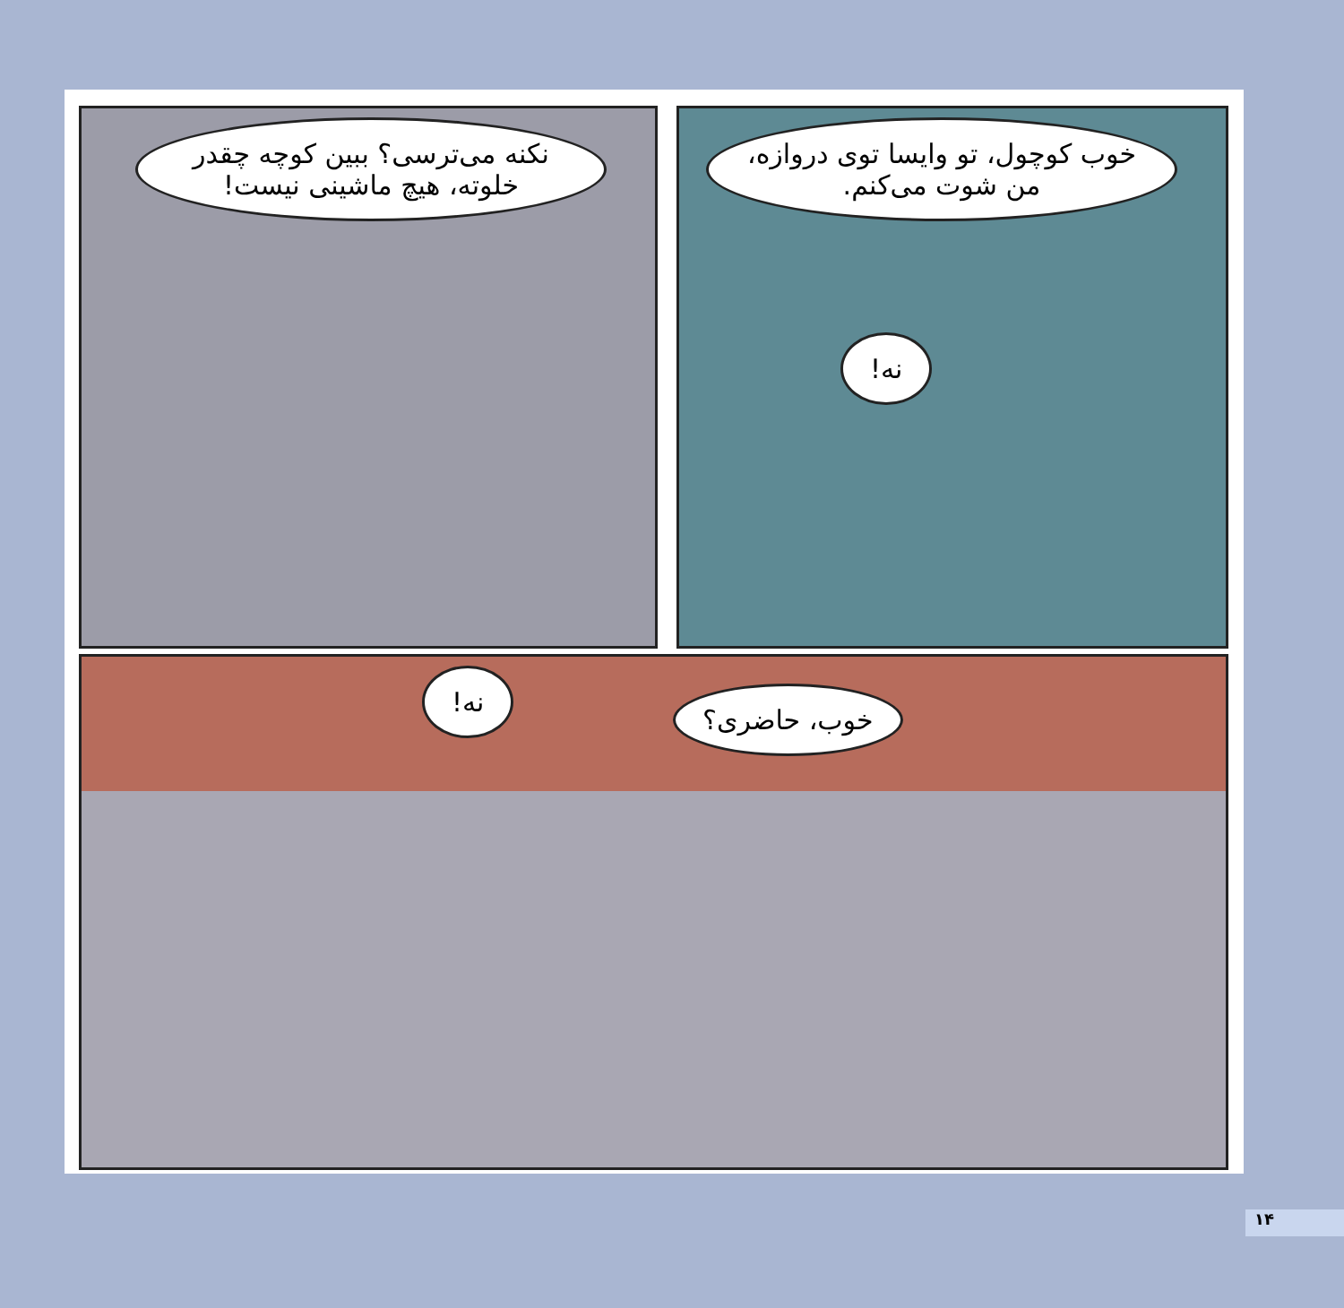خوب کوچول، تو وایسا توی دروازه، من شوت می‌کنم.
نه!
نکنه می‌ترسی؟ ببین کوچه چقدر خلوته، هیچ ماشینی نیست!
نه!
خوب، حاضری؟
۱۴